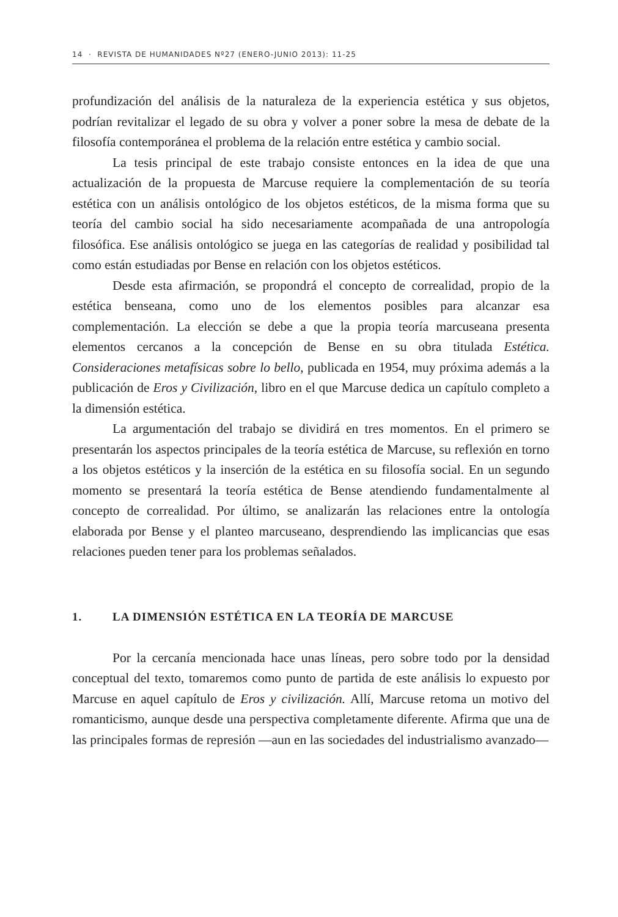14 · REVISTA DE HUMANIDADES Nº27 (ENERO-JUNIO 2013): 11-25
profundización del análisis de la naturaleza de la experiencia estética y sus objetos, podrían revitalizar el legado de su obra y volver a poner sobre la mesa de debate de la filosofía contemporánea el problema de la relación entre estética y cambio social.
La tesis principal de este trabajo consiste entonces en la idea de que una actualización de la propuesta de Marcuse requiere la complementación de su teoría estética con un análisis ontológico de los objetos estéticos, de la misma forma que su teoría del cambio social ha sido necesariamente acompañada de una antropología filosófica. Ese análisis ontológico se juega en las categorías de realidad y posibilidad tal como están estudiadas por Bense en relación con los objetos estéticos.
Desde esta afirmación, se propondrá el concepto de correalidad, propio de la estética benseana, como uno de los elementos posibles para alcanzar esa complementación. La elección se debe a que la propia teoría marcuseana presenta elementos cercanos a la concepción de Bense en su obra titulada Estética. Consideraciones metafísicas sobre lo bello, publicada en 1954, muy próxima además a la publicación de Eros y Civilización, libro en el que Marcuse dedica un capítulo completo a la dimensión estética.
La argumentación del trabajo se dividirá en tres momentos. En el primero se presentarán los aspectos principales de la teoría estética de Marcuse, su reflexión en torno a los objetos estéticos y la inserción de la estética en su filosofía social. En un segundo momento se presentará la teoría estética de Bense atendiendo fundamentalmente al concepto de correalidad. Por último, se analizarán las relaciones entre la ontología elaborada por Bense y el planteo marcuseano, desprendiendo las implicancias que esas relaciones pueden tener para los problemas señalados.
1. LA DIMENSIÓN ESTÉTICA EN LA TEORÍA DE MARCUSE
Por la cercanía mencionada hace unas líneas, pero sobre todo por la densidad conceptual del texto, tomaremos como punto de partida de este análisis lo expuesto por Marcuse en aquel capítulo de Eros y civilización. Allí, Marcuse retoma un motivo del romanticismo, aunque desde una perspectiva completamente diferente. Afirma que una de las principales formas de represión —aun en las sociedades del industrialismo avanzado—